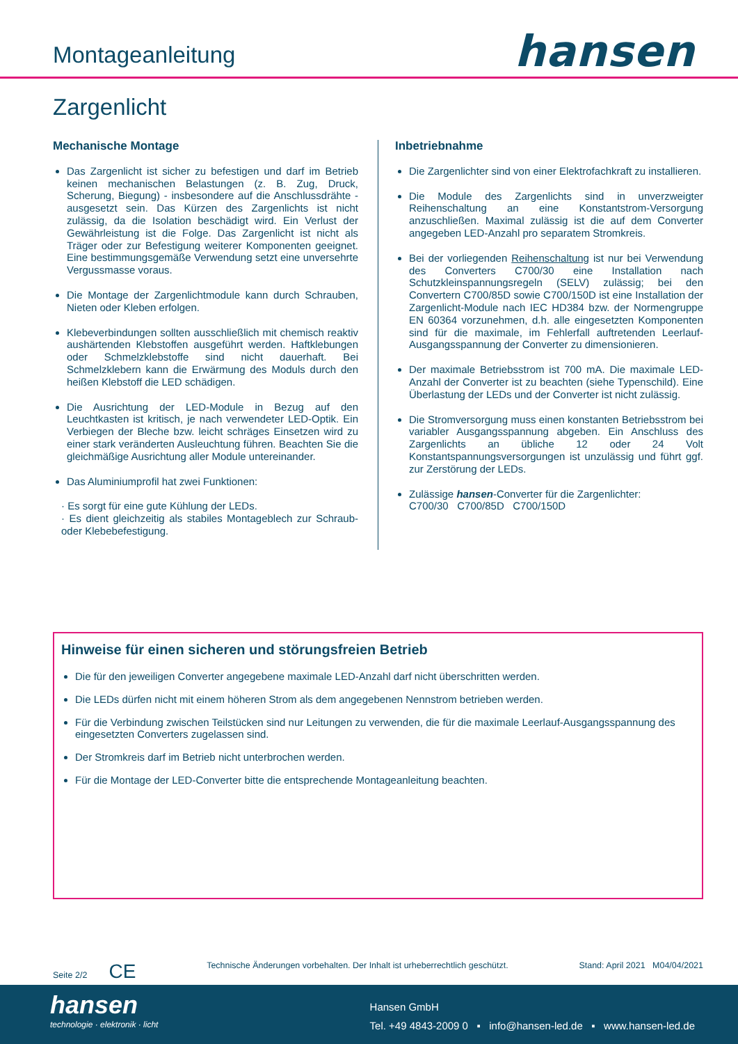Montageanleitung
hansen
Zargenlicht
Mechanische Montage
Das Zargenlicht ist sicher zu befestigen und darf im Betrieb keinen mechanischen Belastungen (z. B. Zug, Druck, Scherung, Biegung) - insbesondere auf die Anschlussdrähte - ausgesetzt sein. Das Kürzen des Zargenlichts ist nicht zulässig, da die Isolation beschädigt wird. Ein Verlust der Gewährleistung ist die Folge. Das Zargenlicht ist nicht als Träger oder zur Befestigung weiterer Komponenten geeignet. Eine bestimmungsgemäße Verwendung setzt eine unversehrte Vergussmasse voraus.
Die Montage der Zargenlichtmodule kann durch Schrauben, Nieten oder Kleben erfolgen.
Klebeverbindungen sollten ausschließlich mit chemisch reaktiv aushärtenden Klebstoffen ausgeführt werden. Haftklebungen oder Schmelzklebstoffe sind nicht dauerhaft. Bei Schmelzklebern kann die Erwärmung des Moduls durch den heißen Klebstoff die LED schädigen.
Die Ausrichtung der LED-Module in Bezug auf den Leuchtkasten ist kritisch, je nach verwendeter LED-Optik. Ein Verbiegen der Bleche bzw. leicht schräges Einsetzen wird zu einer stark veränderten Ausleuchtung führen. Beachten Sie die gleichmäßige Ausrichtung aller Module untereinander.
Das Aluminiumprofil hat zwei Funktionen:
· Es sorgt für eine gute Kühlung der LEDs.
· Es dient gleichzeitig als stabiles Montageblech zur Schraub- oder Klebebefestigung.
Inbetriebnahme
Die Zargenlichter sind von einer Elektrofachkraft zu installieren.
Die Module des Zargenlichts sind in unverzweigter Reihenschaltung an eine Konstantstrom-Versorgung anzuschließen. Maximal zulässig ist die auf dem Converter angegeben LED-Anzahl pro separatem Stromkreis.
Bei der vorliegenden Reihenschaltung ist nur bei Verwendung des Converters C700/30 eine Installation nach Schutzkleinspannungsregeln (SELV) zulässig; bei den Convertern C700/85D sowie C700/150D ist eine Installation der Zargenlicht-Module nach IEC HD384 bzw. der Normengruppe EN 60364 vorzunehmen, d.h. alle eingesetzten Komponenten sind für die maximale, im Fehlerfall auftretenden Leerlauf-Ausgangsspannung der Converter zu dimensionieren.
Der maximale Betriebsstrom ist 700 mA. Die maximale LED-Anzahl der Converter ist zu beachten (siehe Typenschild). Eine Überlastung der LEDs und der Converter ist nicht zulässig.
Die Stromversorgung muss einen konstanten Betriebsstrom bei variabler Ausgangsspannung abgeben. Ein Anschluss des Zargenlichts an übliche 12 oder 24 Volt Konstantspannungsversorgungen ist unzulässig und führt ggf. zur Zerstörung der LEDs.
Zulässige hansen-Converter für die Zargenlichter:
C700/30 C700/85D C700/150D
Hinweise für einen sicheren und störungsfreien Betrieb
Die für den jeweiligen Converter angegebene maximale LED-Anzahl darf nicht überschritten werden.
Die LEDs dürfen nicht mit einem höheren Strom als dem angegebenen Nennstrom betrieben werden.
Für die Verbindung zwischen Teilstücken sind nur Leitungen zu verwenden, die für die maximale Leerlauf-Ausgangsspannung des eingesetzten Converters zugelassen sind.
Der Stromkreis darf im Betrieb nicht unterbrochen werden.
Für die Montage der LED-Converter bitte die entsprechende Montageanleitung beachten.
Seite 2/2 CE Technische Änderungen vorbehalten. Der Inhalt ist urheberrechtlich geschützt. Stand: April 2021 M04/04/2021
hansen
technologie · elektronik · licht
Hansen GmbH
Tel. +49 4843-2009 0 ▪ info@hansen-led.de ▪ www.hansen-led.de